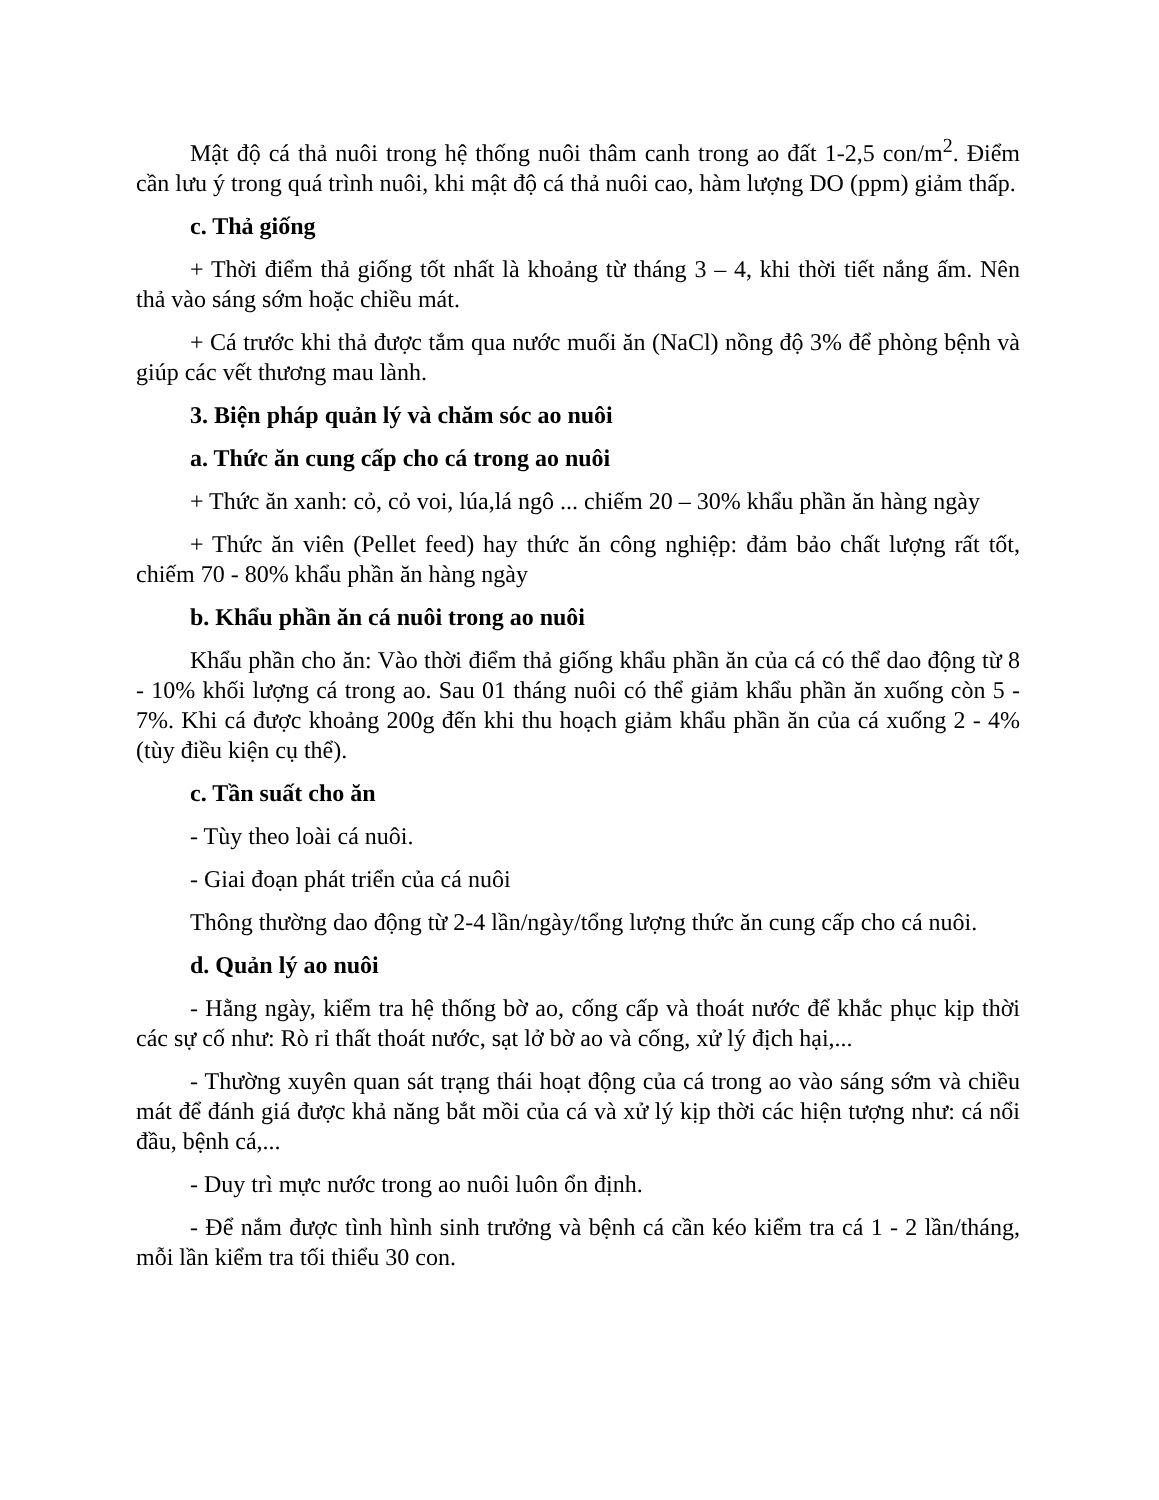Mật độ cá thả nuôi trong hệ thống nuôi thâm canh trong ao đất 1-2,5 con/m<sup>2</sup>. Điểm cần lưu ý trong quá trình nuôi, khi mật độ cá thả nuôi cao, hàm lượng DO (ppm) giảm thấp.
c. Thả giống
+ Thời điểm thả giống tốt nhất là khoảng từ tháng 3 – 4, khi thời tiết nắng ấm. Nên thả vào sáng sớm hoặc chiều mát.
+ Cá trước khi thả được tắm qua nước muối ăn (NaCl) nồng độ 3% để phòng bệnh và giúp các vết thương mau lành.
3. Biện pháp quản lý và chăm sóc ao nuôi
a. Thức ăn cung cấp cho cá trong ao nuôi
+ Thức ăn xanh: cỏ, cỏ voi, lúa,lá ngô ... chiếm 20 – 30% khẩu phần ăn hàng ngày
+ Thức ăn viên (Pellet feed) hay thức ăn công nghiệp: đảm bảo chất lượng rất tốt, chiếm 70 - 80% khẩu phần ăn hàng ngày
b. Khẩu phần ăn cá nuôi trong ao nuôi
Khẩu phần cho ăn: Vào thời điểm thả giống khẩu phần ăn của cá có thể dao động từ 8 - 10% khối lượng cá trong ao. Sau 01 tháng nuôi có thể giảm khẩu phần ăn xuống còn 5 - 7%. Khi cá được khoảng 200g đến khi thu hoạch giảm khẩu phần ăn của cá xuống 2 - 4% (tùy điều kiện cụ thể).
c. Tần suất cho ăn
- Tùy theo loài cá nuôi.
- Giai đoạn phát triển của cá nuôi
Thông thường dao động từ 2-4 lần/ngày/tổng lượng thức ăn cung cấp cho cá nuôi.
d. Quản lý ao nuôi
- Hằng ngày, kiểm tra hệ thống bờ ao, cống cấp và thoát nước để khắc phục kịp thời các sự cố như: Rò rỉ thất thoát nước, sạt lở bờ ao và cống, xử lý địch hại,...
- Thường xuyên quan sát trạng thái hoạt động của cá trong ao vào sáng sớm và chiều mát để đánh giá được khả năng bắt mồi của cá và xử lý kịp thời các hiện tượng như: cá nổi đầu, bệnh cá,...
- Duy trì mực nước trong ao nuôi luôn ổn định.
- Để nắm được tình hình sinh trưởng và bệnh cá cần kéo kiểm tra cá 1 - 2 lần/tháng, mỗi lần kiểm tra tối thiểu 30 con.